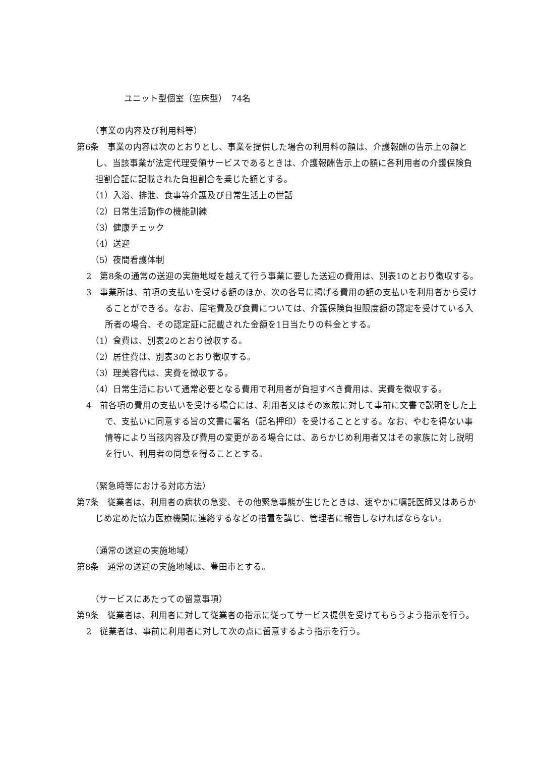ユニット型個室（空床型）　74名
（事業の内容及び利用料等）
第6条　事業の内容は次のとおりとし、事業を提供した場合の利用料の額は、介護報酬の告示上の額とし、当該事業が法定代理受領サービスであるときは、介護報酬告示上の額に各利用者の介護保険負担割合証に記載された負担割合を乗じた額とする。
（1）入浴、排泄、食事等介護及び日常生活上の世話
（2）日常生活動作の機能訓練
（3）健康チェック
（4）送迎
（5）夜間看護体制
2　第8条の通常の送迎の実施地域を越えて行う事業に要した送迎の費用は、別表1のとおり徴収する。
3　事業所は、前項の支払いを受ける額のほか、次の各号に掲げる費用の額の支払いを利用者から受けることができる。なお、居宅費及び食費については、介護保険負担限度額の認定を受けている入所者の場合、その認定証に記載された金額を1日当たりの料金とする。
（1）食費は、別表2のとおり徴収する。
（2）居住費は、別表3のとおり徴収する。
（3）理美容代は、実費を徴収する。
（4）日常生活において通常必要となる費用で利用者が負担すべき費用は、実費を徴収する。
4　前各項の費用の支払いを受ける場合には、利用者又はその家族に対して事前に文書で説明をした上で、支払いに同意する旨の文書に署名（記名押印）を受けることとする。なお、やむを得ない事情等により当該内容及び費用の変更がある場合には、あらかじめ利用者又はその家族に対し説明を行い、利用者の同意を得ることとする。
（緊急時等における対応方法）
第7条　従業者は、利用者の病状の急変、その他緊急事態が生じたときは、速やかに嘱託医師又はあらかじめ定めた協力医療機関に連絡するなどの措置を講じ、管理者に報告しなければならない。
（通常の送迎の実施地域）
第8条　通常の送迎の実施地域は、豊田市とする。
（サービスにあたっての留意事項）
第9条　従業者は、利用者に対して従業者の指示に従ってサービス提供を受けてもらうよう指示を行う。
2　従業者は、事前に利用者に対して次の点に留意するよう指示を行う。